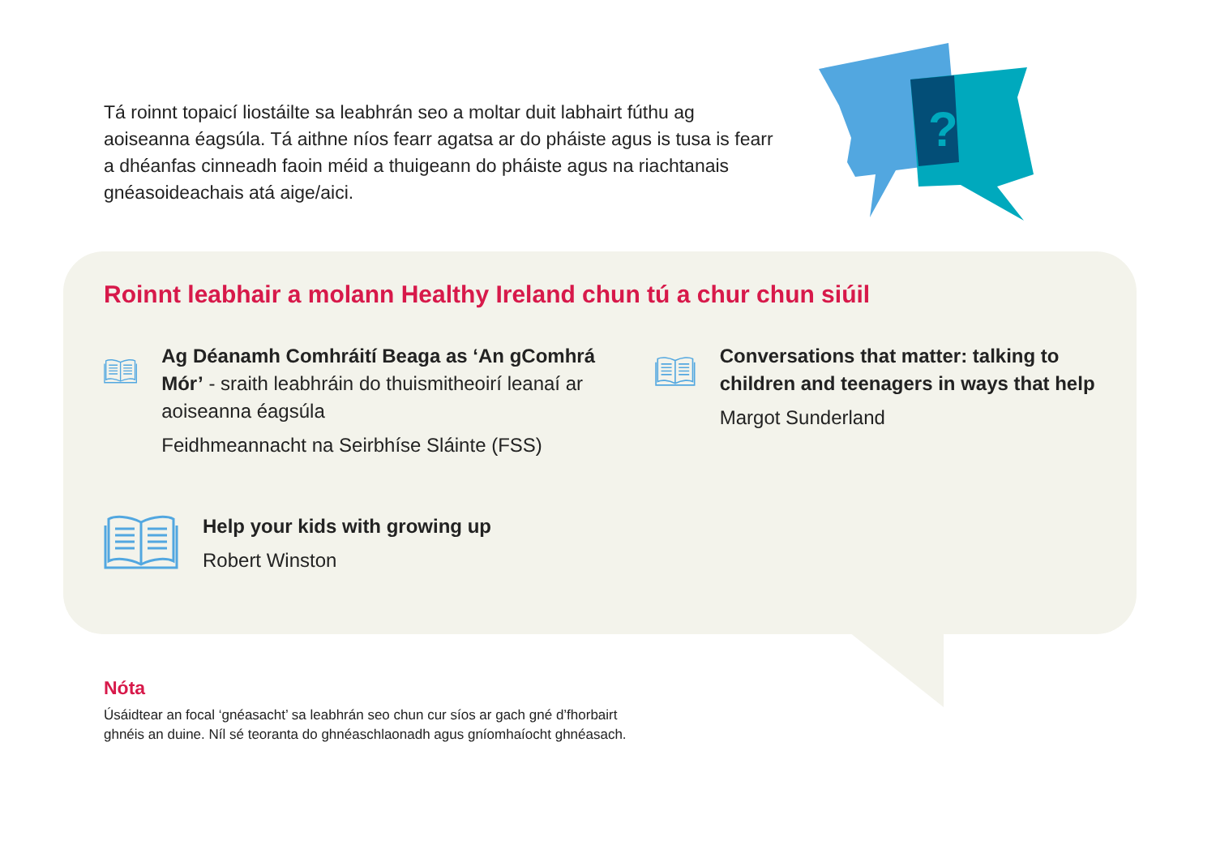Tá roinnt topaicí liostáilte sa leabhrán seo a moltar duit labhairt fúthu ag aoiseanna éagsúla. Tá aithne níos fearr agatsa ar do pháiste agus is tusa is fearr a dhéanfas cinneadh faoin méid a thuigeann do pháiste agus na riachtanais gnéasoideachais atá aige/aici.
?
Roinnt leabhair a molann Healthy Ireland chun tú a chur chun siúil
Ag Déanamh Comhráití Beaga as ‘An gComhrá Mór’ - sraith leabhráin do thuismitheoirí leanaí ar aoiseanna éagsúla
Feidhmeannacht na Seirbhíse Sláinte (FSS)
Conversations that matter: talking to children and teenagers in ways that help
Margot Sunderland
Help your kids with growing up
Robert Winston
Nóta
Úsáidtear an focal ‘gnéasacht’ sa leabhrán seo chun cur síos ar gach gné d’fhorbairt
ghnéis an duine. Níl sé teoranta do ghnéaschlaonadh agus gníomhaíocht ghnéasach.